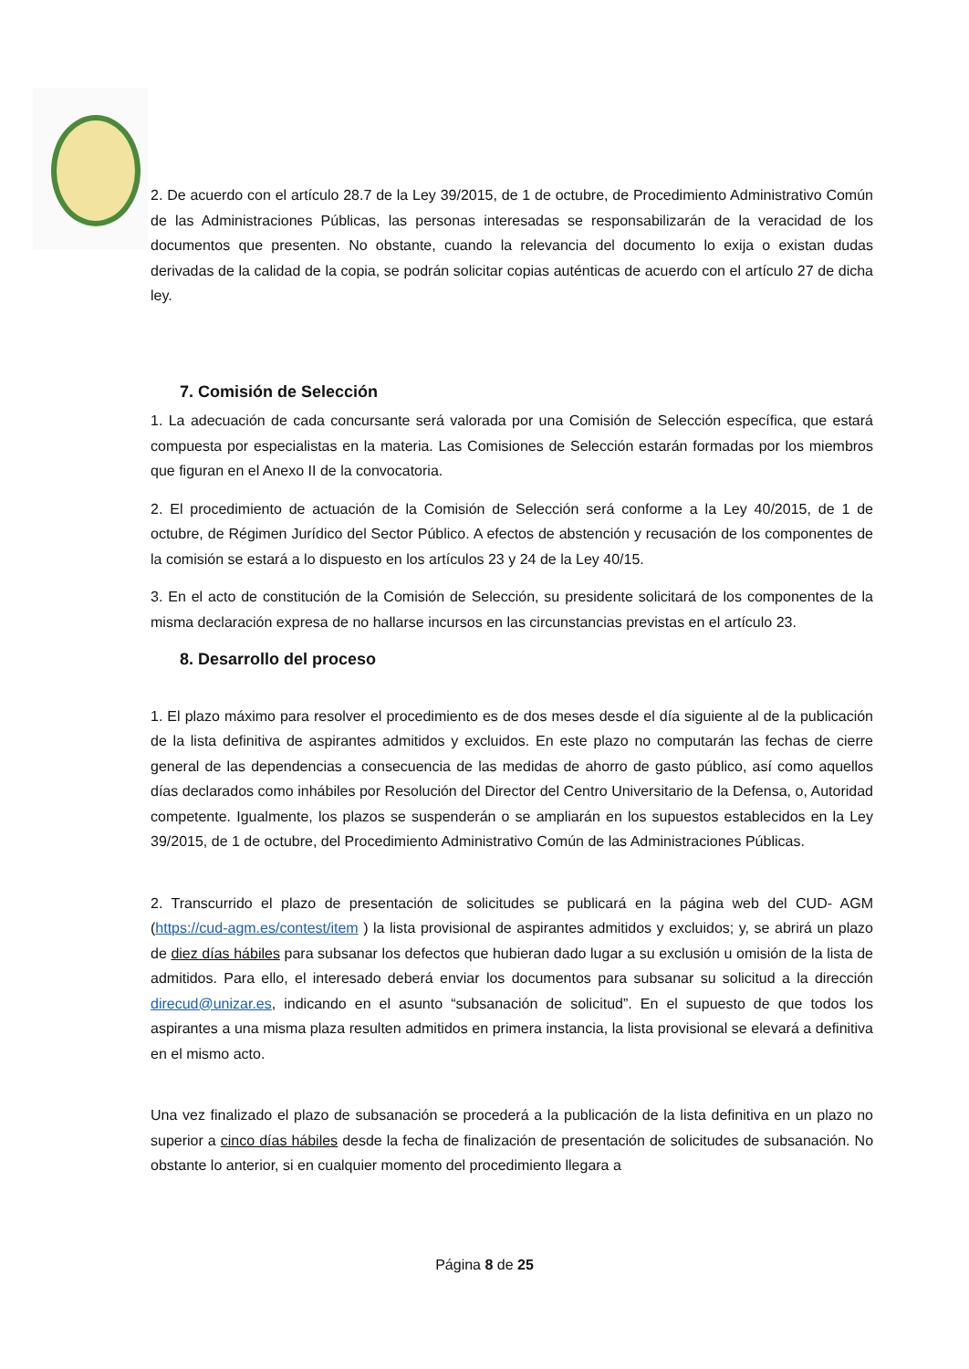2. De acuerdo con el artículo 28.7 de la Ley 39/2015, de 1 de octubre, de Procedimiento Administrativo Común de las Administraciones Públicas, las personas interesadas se responsabilizarán de la veracidad de los documentos que presenten. No obstante, cuando la relevancia del documento lo exija o existan dudas derivadas de la calidad de la copia, se podrán solicitar copias auténticas de acuerdo con el artículo 27 de dicha ley.
7. Comisión de Selección
1. La adecuación de cada concursante será valorada por una Comisión de Selección específica, que estará compuesta por especialistas en la materia. Las Comisiones de Selección estarán formadas por los miembros que figuran en el Anexo II de la convocatoria.
2. El procedimiento de actuación de la Comisión de Selección será conforme a la Ley 40/2015, de 1 de octubre, de Régimen Jurídico del Sector Público. A efectos de abstención y recusación de los componentes de la comisión se estará a lo dispuesto en los artículos 23 y 24 de la Ley 40/15.
3. En el acto de constitución de la Comisión de Selección, su presidente solicitará de los componentes de la misma declaración expresa de no hallarse incursos en las circunstancias previstas en el artículo 23.
8. Desarrollo del proceso
1. El plazo máximo para resolver el procedimiento es de dos meses desde el día siguiente al de la publicación de la lista definitiva de aspirantes admitidos y excluidos. En este plazo no computarán las fechas de cierre general de las dependencias a consecuencia de las medidas de ahorro de gasto público, así como aquellos días declarados como inhábiles por Resolución del Director del Centro Universitario de la Defensa, o, Autoridad competente. Igualmente, los plazos se suspenderán o se ampliarán en los supuestos establecidos en la Ley 39/2015, de 1 de octubre, del Procedimiento Administrativo Común de las Administraciones Públicas.
2. Transcurrido el plazo de presentación de solicitudes se publicará en la página web del CUD- AGM (https://cud-agm.es/contest/item ) la lista provisional de aspirantes admitidos y excluidos; y, se abrirá un plazo de diez días hábiles para subsanar los defectos que hubieran dado lugar a su exclusión u omisión de la lista de admitidos. Para ello, el interesado deberá enviar los documentos para subsanar su solicitud a la dirección direcud@unizar.es, indicando en el asunto “subsanación de solicitud”. En el supuesto de que todos los aspirantes a una misma plaza resulten admitidos en primera instancia, la lista provisional se elevará a definitiva en el mismo acto.
Una vez finalizado el plazo de subsanación se procederá a la publicación de la lista definitiva en un plazo no superior a cinco días hábiles desde la fecha de finalización de presentación de solicitudes de subsanación. No obstante lo anterior, si en cualquier momento del procedimiento llegara a
Página 8 de 25